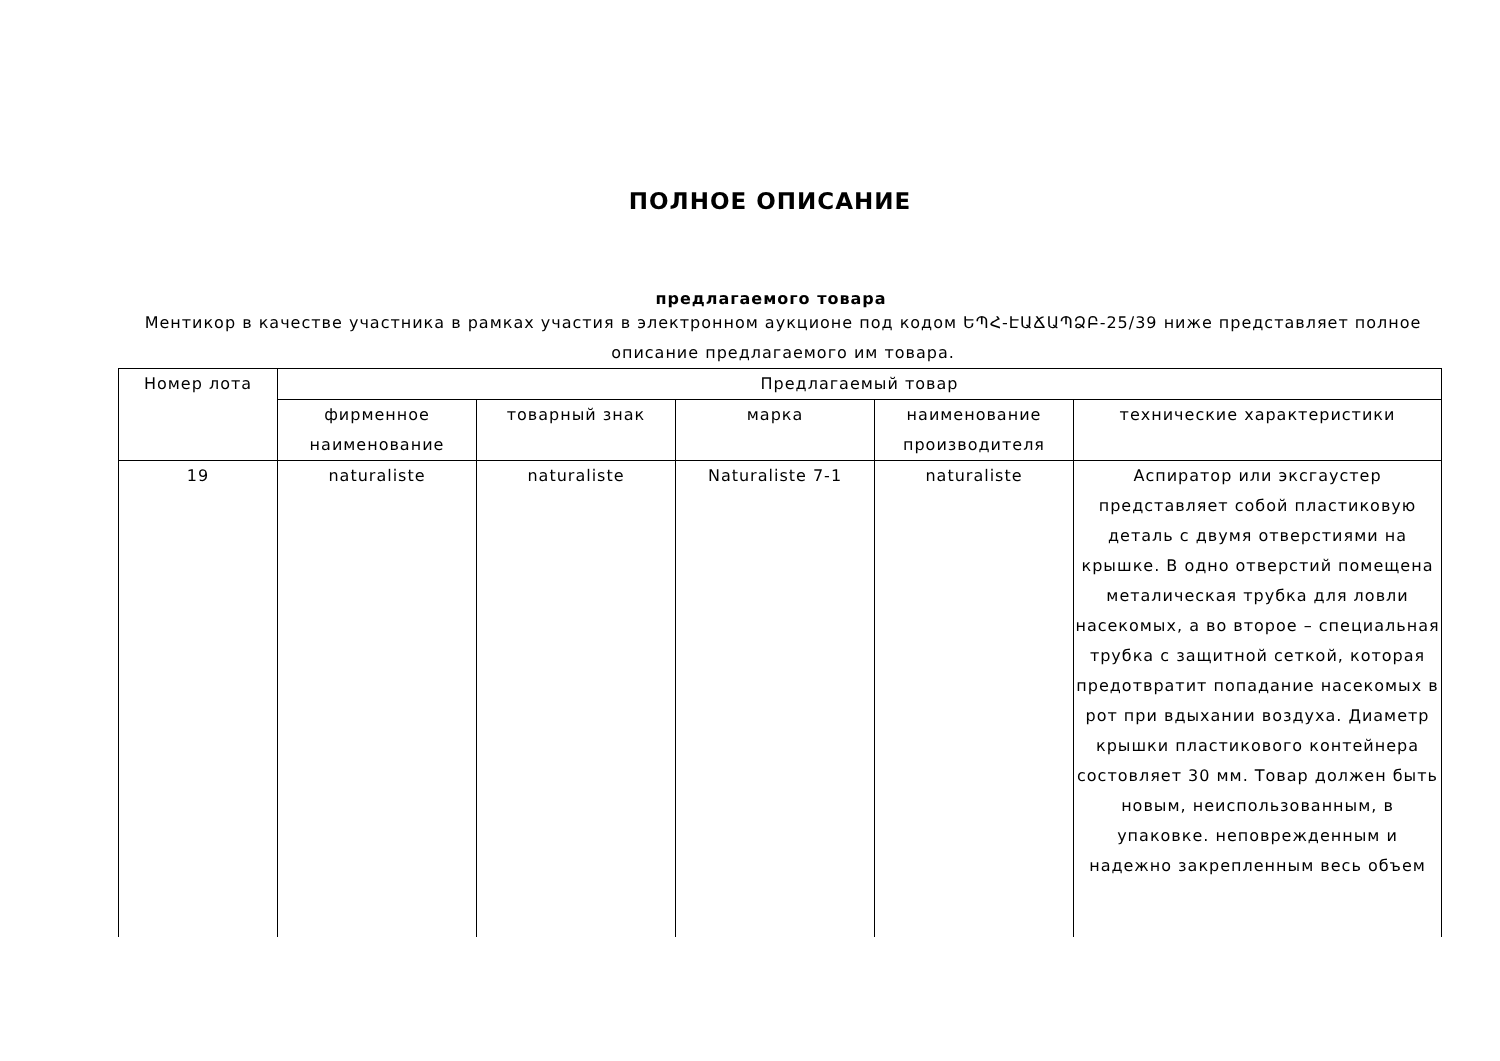ПОЛНОЕ ОПИСАНИЕ
предлагаемого товара
Ментикор в качестве участника в рамках участия в электронном аукционе под кодом ԵՊՀ-ԷԱՃԱՊՁԲ-25/39 ниже представляет полное описание предлагаемого им товара.
| Номер лота | Предлагаемый товар | | | | |
| --- | --- | --- | --- | --- | --- |
| | фирменное наименование | товарный знак | марка | наименование производителя | технические характеристики |
| 19 | naturaliste | naturaliste | Naturaliste 7-1 | naturaliste | Аспиратор или эксгаустер представляет собой пластиковую деталь с двумя отверстиями на крышке. В одно отверстий помещена металическая трубка для ловли насекомых, а во второе – специальная трубка с защитной сеткой, которая предотвратит попадание насекомых в рот при вдыхании воздуха. Диаметр крышки пластикового контейнера состовляет 30 мм. Товар должен быть новым, неиспользованным, в упаковке. неповрежденным и надежно закрепленным весь объем |